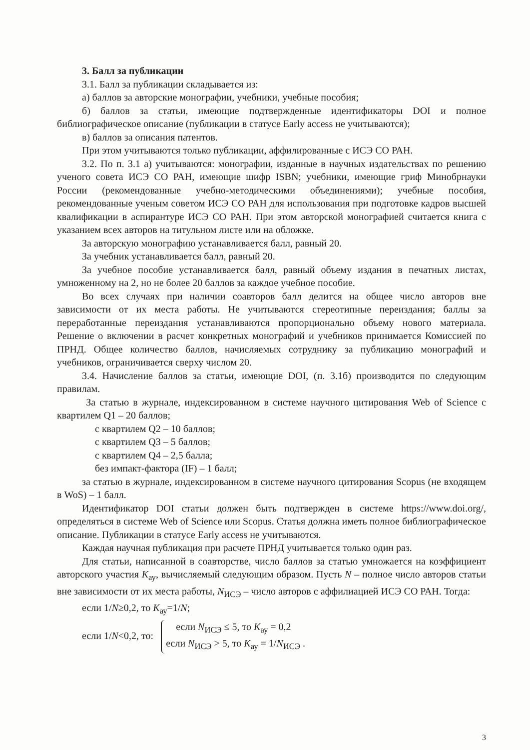3. Балл за публикации
3.1. Балл за публикации складывается из:
а) баллов за авторские монографии, учебники, учебные пособия;
б) баллов за статьи, имеющие подтвержденные идентификаторы DOI и полное библиографическое описание (публикации в статусе Early access не учитываются);
в) баллов за описания патентов.
При этом учитываются только публикации, аффилированные с ИСЭ СО РАН.
3.2. По п. 3.1 а) учитываются: монографии, изданные в научных издательствах по решению ученого совета ИСЭ СО РАН, имеющие шифр ISBN; учебники, имеющие гриф Минобрнауки России (рекомендованные учебно-методическими объединениями); учебные пособия, рекомендованные ученым советом ИСЭ СО РАН для использования при подготовке кадров высшей квалификации в аспирантуре ИСЭ СО РАН. При этом авторской монографией считается книга с указанием всех авторов на титульном листе или на обложке.
За авторскую монографию устанавливается балл, равный 20.
За учебник устанавливается балл, равный 20.
За учебное пособие устанавливается балл, равный объему издания в печатных листах, умноженному на 2, но не более 20 баллов за каждое учебное пособие.
Во всех случаях при наличии соавторов балл делится на общее число авторов вне зависимости от их места работы. Не учитываются стереотипные переиздания; баллы за переработанные переиздания устанавливаются пропорционально объему нового материала. Решение о включении в расчет конкретных монографий и учебников принимается Комиссией по ПРНД. Общее количество баллов, начисляемых сотруднику за публикацию монографий и учебников, ограничивается сверху числом 20.
3.4. Начисление баллов за статьи, имеющие DOI, (п. 3.1б) производится по следующим правилам.
За статью в журнале, индексированном в системе научного цитирования Web of Science с квартилем Q1 – 20 баллов;
с квартилем Q2 – 10 баллов;
с квартилем Q3 – 5 баллов;
с квартилем Q4 – 2,5 балла;
без импакт-фактора (IF) – 1 балл;
за статью в журнале, индексированном в системе научного цитирования Scopus (не входящем в WoS) – 1 балл.
Идентификатор DOI статьи должен быть подтвержден в системе https://www.doi.org/, определяться в системе Web of Science или Scopus. Статья должна иметь полное библиографическое описание. Публикации в статусе Early access не учитываются.
Каждая научная публикация при расчете ПРНД учитывается только один раз.
Для статьи, написанной в соавторстве, число баллов за статью умножается на коэффициент авторского участия K<sub>ау</sub>, вычисляемый следующим образом. Пусть N – полное число авторов статьи вне зависимости от их места работы, N<sub>ИСЭ</sub> – число авторов с аффилиацией ИСЭ СО РАН. Тогда:
если 1/N≥0,2, то K<sub>ау</sub>=1/N;
если 1/N<0,2, то: если N<sub>ИСЭ</sub> ≤ 5, то K<sub>ау</sub> = 0,2 если N<sub>ИСЭ</sub> > 5, то K<sub>ау</sub> = 1/N<sub>ИСЭ</sub> .
3